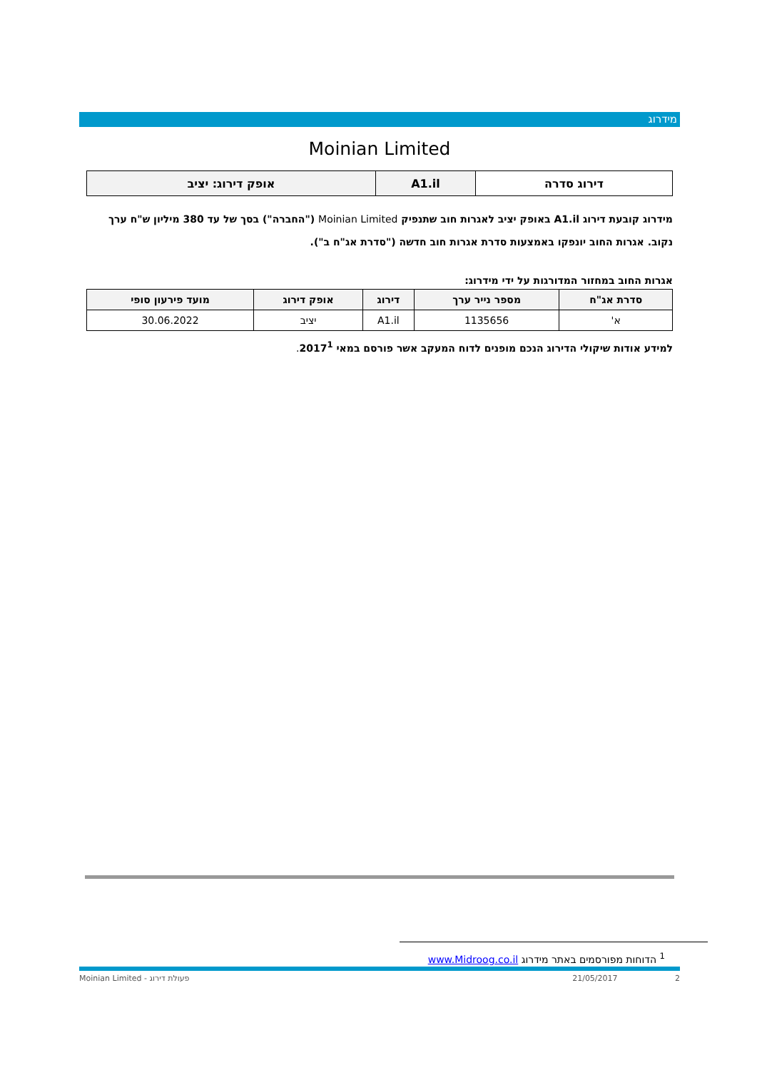מידרוג
Moinian Limited
| דירוג סדרה | A1.il | אופק דירוג: יציב |
מידרוג קובעת דירוג A1.il באופק יציב לאגרות חוב שתנפיק Moinian Limited ("החברה") בסך של עד 380 מיליון ש"ח ערך נקוב. אגרות החוב יונפקו באמצעות סדרת אגרות חוב חדשה ("סדרת אג"ח ב").
אגרות החוב במחזור המדורגות על ידי מידרוג:
| סדרת אג"ח | מספר נייר ערך | דירוג | אופק דירוג | מועד פירעון סופי |
| --- | --- | --- | --- | --- |
| א' | 1135656 | A1.il | יציב | 30.06.2022 |
למידע אודות שיקולי הדירוג הנכם מופנים לדוח המעקב אשר פורסם במאי 2017<sup>1</sup>.
<sup>1</sup> הדוחות מפורסמים באתר מידרוג www.Midroog.co.il
Moinian Limited - פעולת דירוג 21/05/2017 2